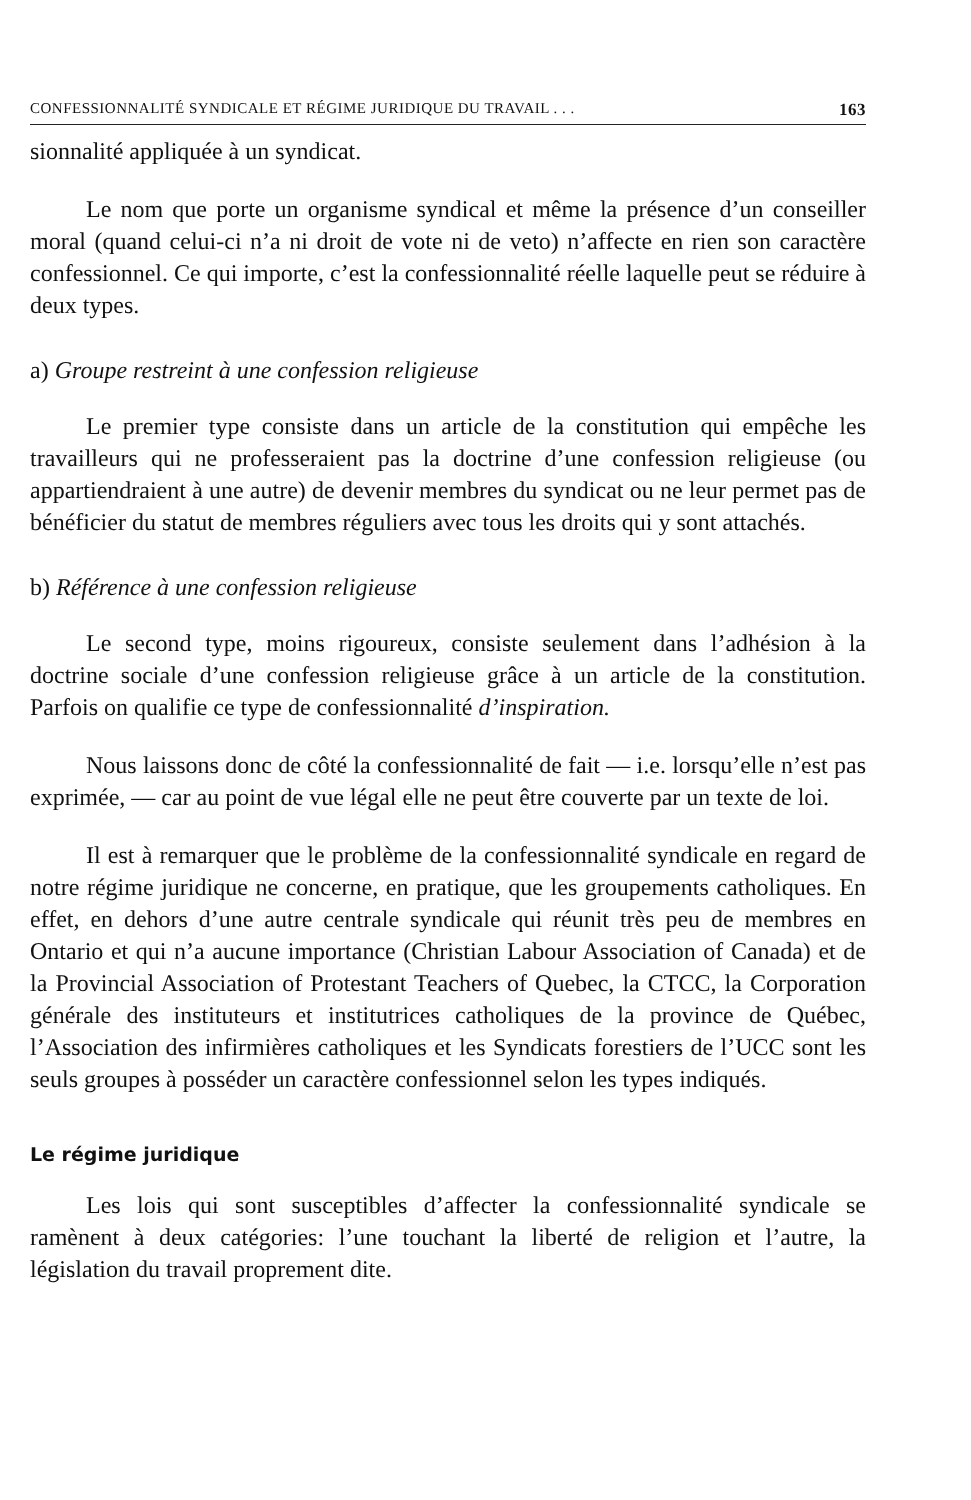CONFESSIONNALITÉ SYNDICALE ET RÉGIME JURIDIQUE DU TRAVAIL . . . 163
sionnalité appliquée à un syndicat.
Le nom que porte un organisme syndical et même la présence d’un conseiller moral (quand celui-ci n’a ni droit de vote ni de veto) n’affecte en rien son caractère confessionnel. Ce qui importe, c’est la confessionnalité réelle laquelle peut se réduire à deux types.
a) Groupe restreint à une confession religieuse
Le premier type consiste dans un article de la constitution qui empêche les travailleurs qui ne professeraient pas la doctrine d’une confession religieuse (ou appartiendraient à une autre) de devenir membres du syndicat ou ne leur permet pas de bénéficier du statut de membres réguliers avec tous les droits qui y sont attachés.
b) Référence à une confession religieuse
Le second type, moins rigoureux, consiste seulement dans l’adhésion à la doctrine sociale d’une confession religieuse grâce à un article de la constitution. Parfois on qualifie ce type de confessionnalité d’inspiration.
Nous laissons donc de côté la confessionnalité de fait — i.e. lorsqu’elle n’est pas exprimée, — car au point de vue légal elle ne peut être couverte par un texte de loi.
Il est à remarquer que le problème de la confessionnalité syndicale en regard de notre régime juridique ne concerne, en pratique, que les groupements catholiques. En effet, en dehors d’une autre centrale syndicale qui réunit très peu de membres en Ontario et qui n’a aucune importance (Christian Labour Association of Canada) et de la Provincial Association of Protestant Teachers of Quebec, la CTCC, la Corporation générale des instituteurs et institutrices catholiques de la province de Québec, l’Association des infirmières catholiques et les Syndicats forestiers de l’UCC sont les seuls groupes à posséder un caractère confessionnel selon les types indiqués.
Le régime juridique
Les lois qui sont susceptibles d’affecter la confessionnalité syndicale se ramènent à deux catégories: l’une touchant la liberté de religion et l’autre, la législation du travail proprement dite.